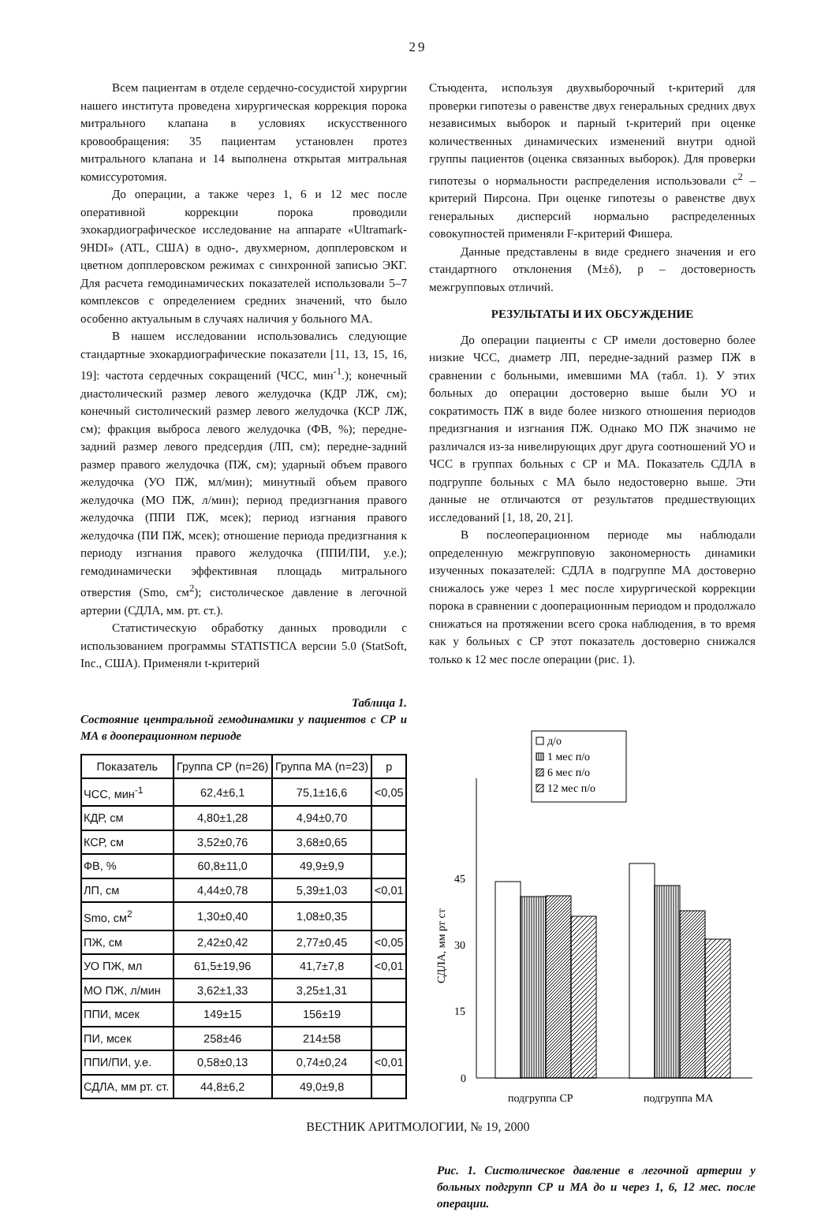29
Всем пациентам в отделе сердечно-сосудистой хирургии нашего института проведена хирургическая коррекция порока митрального клапана в условиях искусственного кровообращения: 35 пациентам установлен протез митрального клапана и 14 выполнена открытая митральная комиссуротомия.
До операции, а также через 1, 6 и 12 мес после оперативной коррекции порока проводили эхокардиографическое исследование на аппарате «Ultramark-9HDI» (ATL, США) в одно-, двухмерном, допплеровском и цветном допплеровском режимах с синхронной записью ЭКГ. Для расчета гемодинамических показателей использовали 5–7 комплексов с определением средних значений, что было особенно актуальным в случаях наличия у больного МА.
В нашем исследовании использовались следующие стандартные эхокардиографические показатели [11, 13, 15, 16, 19]: частота сердечных сокращений (ЧСС, мин<sup>-1</sup>.); конечный диастолический размер левого желудочка (КДР ЛЖ, см); конечный систолический размер левого желудочка (КСР ЛЖ, см); фракция выброса левого желудочка (ФВ, %); передне-задний размер левого предсердия (ЛП, см); передне-задний размер правого желудочка (ПЖ, см); ударный объем правого желудочка (УО ПЖ, мл/мин); минутный объем правого желудочка (МО ПЖ, л/мин); период предизгнания правого желудочка (ППИ ПЖ, мсек); период изгнания правого желудочка (ПИ ПЖ, мсек); отношение периода предизгнания к периоду изгнания правого желудочка (ППИ/ПИ, у.е.); гемодинамически эффективная площадь митрального отверстия (Smo, см<sup>2</sup>); систолическое давление в легочной артерии (СДЛА, мм. рт. ст.).
Статистическую обработку данных проводили с использованием программы STATISTICA версии 5.0 (StatSoft, Inc., США). Применяли t-критерий
Таблица 1.
Состояние центральной гемодинамики у пациентов с СР и МА в дооперационном периоде
| Показатель | Группа СР (n=26) | Группа МА (n=23) | p |
| --- | --- | --- | --- |
| ЧСС, мин<sup>-1</sup> | 62,4±6,1 | 75,1±16,6 | <0,05 |
| КДР, см | 4,80±1,28 | 4,94±0,70 | |
| КСР, см | 3,52±0,76 | 3,68±0,65 | |
| ФВ, % | 60,8±11,0 | 49,9±9,9 | |
| ЛП, см | 4,44±0,78 | 5,39±1,03 | <0,01 |
| Smo, см<sup>2</sup> | 1,30±0,40 | 1,08±0,35 | |
| ПЖ, см | 2,42±0,42 | 2,77±0,45 | <0,05 |
| УО ПЖ, мл | 61,5±19,96 | 41,7±7,8 | <0,01 |
| МО ПЖ, л/мин | 3,62±1,33 | 3,25±1,31 | |
| ППИ, мсек | 149±15 | 156±19 | |
| ПИ, мсек | 258±46 | 214±58 | |
| ППИ/ПИ, у.е. | 0,58±0,13 | 0,74±0,24 | <0,01 |
| СДЛА, мм рт. ст. | 44,8±6,2 | 49,0±9,8 | |
Стьюдента, используя двухвыборочный t-критерий для проверки гипотезы о равенстве двух генеральных средних двух независимых выборок и парный t-критерий при оценке количественных динамических изменений внутри одной группы пациентов (оценка связанных выборок). Для проверки гипотезы о нормальности распределения использовали c<sup>2</sup> – критерий Пирсона. При оценке гипотезы о равенстве двух генеральных дисперсий нормально распределенных совокупностей применяли F-критерий Фишера.
Данные представлены в виде среднего значения и его стандартного отклонения (M±δ), p – достоверность межгрупповых отличий.
РЕЗУЛЬТАТЫ И ИХ ОБСУЖДЕНИЕ
До операции пациенты с СР имели достоверно более низкие ЧСС, диаметр ЛП, передне-задний размер ПЖ в сравнении с больными, имевшими МА (табл. 1). У этих больных до операции достоверно выше были УО и сократимость ПЖ в виде более низкого отношения периодов предизгнания и изгнания ПЖ. Однако МО ПЖ значимо не различался из-за нивелирующих друг друга соотношений УО и ЧСС в группах больных с СР и МА. Показатель СДЛА в подгруппе больных с МА было недостоверно выше. Эти данные не отличаются от результатов предшествующих исследований [1, 18, 20, 21].
В послеоперационном периоде мы наблюдали определенную межгрупповую закономерность динамики изученных показателей: СДЛА в подгруппе МА достоверно снижалось уже через 1 мес после хирургической коррекции порока в сравнении с дооперационным периодом и продолжало снижаться на протяжении всего срока наблюдения, в то время как у больных с СР этот показатель достоверно снижался только к 12 мес после операции (рис. 1).
д/о
1 мес п/о
6 мес п/о
12 мес п/о
0
15
30
45
СДЛА, мм рт ст
подгруппа СР
подгруппа МА
Рис. 1. Систолическое давление в легочной артерии у больных подгрупп СР и МА до и через 1, 6, 12 мес. после операции.
ВЕСТНИК АРИТМОЛОГИИ, № 19, 2000